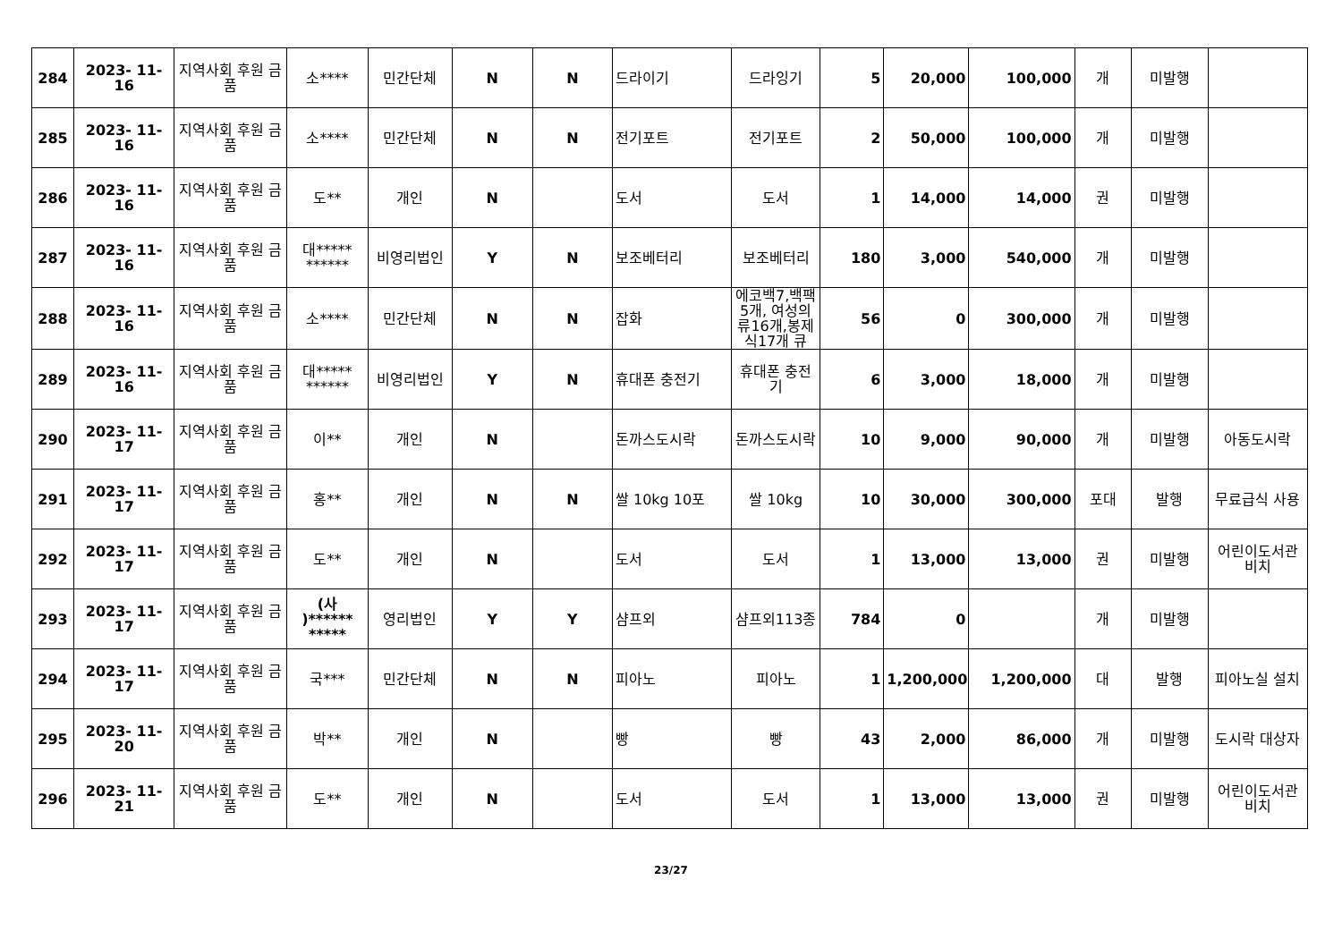| 284 | 2023- 11- 16 | 지역사회 후원 금품 | 소**** | 민간단체 | N | N | 드라이기 | 드라잉기 | 5 | 20,000 | 100,000 | 개 | 미발행 | |
| 285 | 2023- 11- 16 | 지역사회 후원 금품 | 소**** | 민간단체 | N | N | 전기포트 | 전기포트 | 2 | 50,000 | 100,000 | 개 | 미발행 | |
| 286 | 2023- 11- 16 | 지역사회 후원 금품 | 도** | 개인 | N | | 도서 | 도서 | 1 | 14,000 | 14,000 | 권 | 미발행 | |
| 287 | 2023- 11- 16 | 지역사회 후원 금품 | 대***** ****** | 비영리법인 | Y | N | 보조베터리 | 보조베터리 | 180 | 3,000 | 540,000 | 개 | 미발행 | |
| 288 | 2023- 11- 16 | 지역사회 후원 금품 | 소**** | 민간단체 | N | N | 잡화 | 에코백7,백팩5개, 여성의류16개,봉제식17개 큐 | 56 | 0 | 300,000 | 개 | 미발행 | |
| 289 | 2023- 11- 16 | 지역사회 후원 금품 | 대***** ****** | 비영리법인 | Y | N | 휴대폰 충전기 | 휴대폰 충전기 | 6 | 3,000 | 18,000 | 개 | 미발행 | |
| 290 | 2023- 11- 17 | 지역사회 후원 금품 | 이** | 개인 | N | | 돈까스도시락 | 돈까스도시락 | 10 | 9,000 | 90,000 | 개 | 미발행 | 아동도시락 |
| 291 | 2023- 11- 17 | 지역사회 후원 금품 | 홍** | 개인 | N | N | 쌀 10kg 10포 | 쌀 10kg | 10 | 30,000 | 300,000 | 포대 | 발행 | 무료급식 사용 |
| 292 | 2023- 11- 17 | 지역사회 후원 금품 | 도** | 개인 | N | | 도서 | 도서 | 1 | 13,000 | 13,000 | 권 | 미발행 | 어린이도서관 비치 |
| 293 | 2023- 11- 17 | 지역사회 후원 금품 | (사 )****** ***** | 영리법인 | Y | Y | 샴프외 | 샴프외113종 | 784 | 0 | | 개 | 미발행 | |
| 294 | 2023- 11- 17 | 지역사회 후원 금품 | 국*** | 민간단체 | N | N | 피아노 | 피아노 | 1 | 1,200,000 | 1,200,000 | 대 | 발행 | 피아노실 설치 |
| 295 | 2023- 11- 20 | 지역사회 후원 금품 | 박** | 개인 | N | | 빵 | 빵 | 43 | 2,000 | 86,000 | 개 | 미발행 | 도시락 대상자 |
| 296 | 2023- 11- 21 | 지역사회 후원 금품 | 도** | 개인 | N | | 도서 | 도서 | 1 | 13,000 | 13,000 | 권 | 미발행 | 어린이도서관 비치 |
23/27